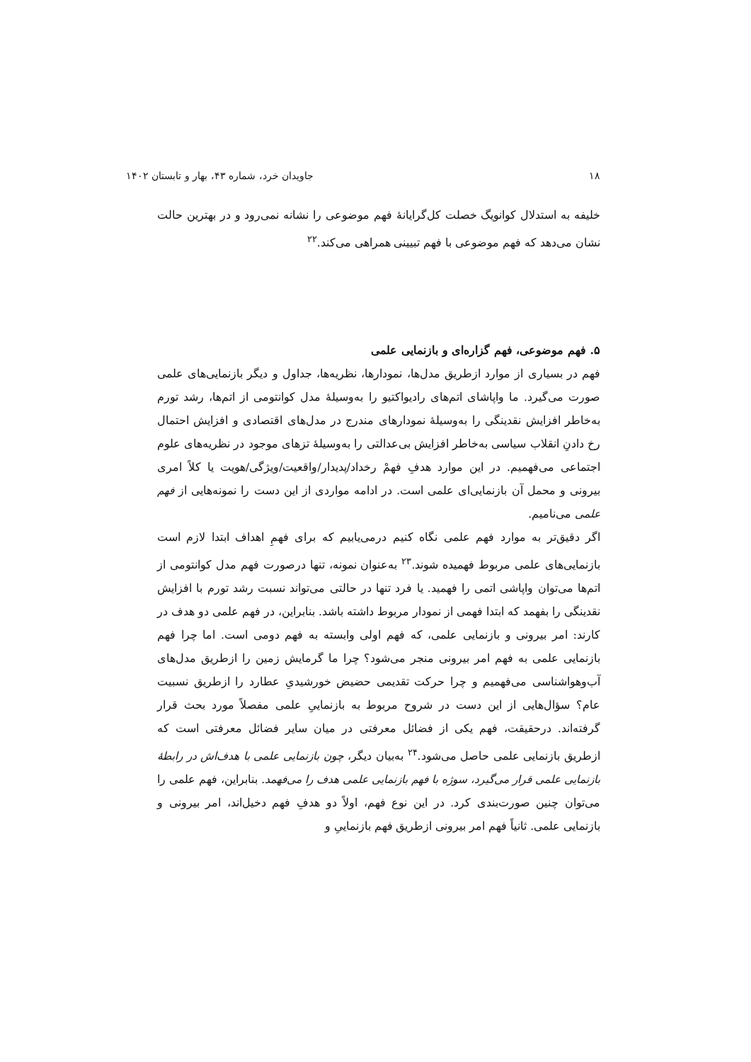۱۸ جاویدان خرد، شماره ۴۳، بهار و تابستان ۱۴۰۲
خلیفه به استدلال کوانویگ خصلت کل‌گرایانهٔ فهم موضوعی را نشانه نمی‌رود و در بهترین حالت نشان می‌دهد که فهم موضوعی با فهم تبیینی همراهی می‌کند.<sup>۲۲</sup>
۵. فهم موضوعی، فهم گزاره‌ای و بازنمایی علمی
فهم در بسیاری از موارد ازطریق مدل‌ها، نمودارها، نظریه‌ها، جداول و دیگر بازنمایی‌های علمی صورت می‌گیرد. ما واپاشای اتم‌های رادیواکتیو را به‌وسیلهٔ مدل کوانتومی از اتم‌ها، رشد تورم به‌خاطر افزایش نقدینگی را به‌وسیلهٔ نمودارهای مندرج در مدل‌های اقتصادی و افزایش احتمال رخ دادنِ انقلاب سیاسی به‌خاطر افزایش بی‌عدالتی را به‌وسیلهٔ تزهای موجود در نظریه‌های علوم اجتماعی می‌فهمیم. در این موارد هدفِ فهمْ رخداد/پدیدار/واقعیت/ویژگی/هویت یا کلاً امری بیرونی و محمل آن بازنمایی‌ای علمی است. در ادامه مواردی از این دست را نمونه‌هایی از فهم علمی می‌نامیم.
اگر دقیق‌تر به موارد فهم علمی نگاه کنیم درمی‌یابیم که برای فهمِ اهداف ابتدا لازم است بازنمایی‌های علمی مربوط فهمیده شوند.<sup>۲۳</sup> به‌عنوان نمونه، تنها درصورت فهم مدل کوانتومی از اتم‌ها می‌توان واپاشی اتمی را فهمید. یا فرد تنها در حالتی می‌تواند نسبت رشد تورم با افزایش نقدینگی را بفهمد که ابتدا فهمی از نمودار مربوط داشته باشد. بنابراین، در فهم علمی دو هدف در کارند: امر بیرونی و بازنمایی علمی، که فهم اولی وابسته به فهم دومی است. اما چرا فهم بازنمایی علمی به فهم امر بیرونی منجر می‌شود؟ چرا ما گرمایش زمین را ازطریق مدل‌های آب‌وهواشناسی می‌فهمیم و چرا حرکت تقدیمی حضیض خورشیدیِ عطارد را ازطریق نسبیت عام؟ سؤال‌هایی از این دست در شروح مربوط به بازنماییِ علمی مفصلاً مورد بحث قرار گرفته‌اند. درحقیقت، فهم یکی از فضائل معرفتی در میان سایر فضائل معرفتی است که ازطریق بازنمایی علمی حاصل می‌شود.<sup>۲۴</sup> به‌بیان دیگر، چون بازنمایی علمی با هدف‌اش در رابطهٔ بازنمایی علمی قرار می‌گیرد، سوژه با فهم بازنمایی علمی هدف را می‌فهمد. بنابراین، فهم علمی را می‌توان چنین صورت‌بندی کرد. در این نوع فهم، اولاً دو هدفِ فهم دخیل‌اند، امر بیرونی و بازنمایی علمی. ثانیاً فهم امر بیرونی ازطریق فهم بازنماییِ و